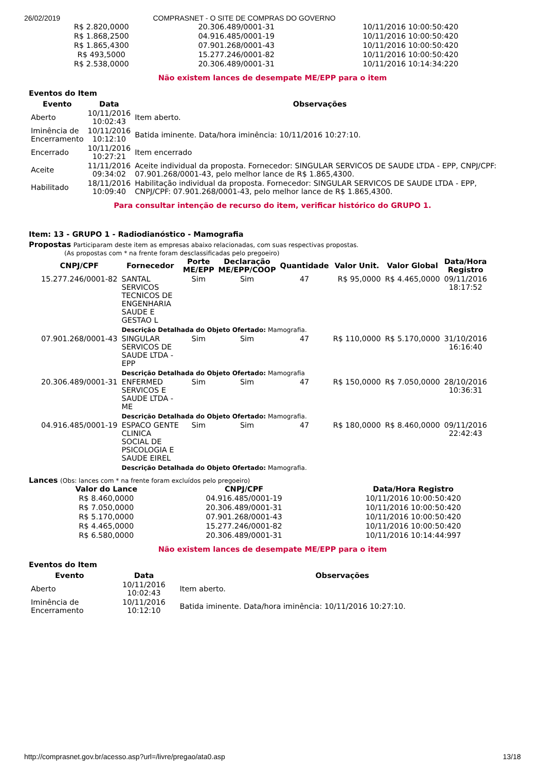26/02/2019 COMPRASNET - O SITE DE COMPRAS DO GOVERNO
| R$ 2.820,0000 | 20.306.489/0001-31 | 10/11/2016 10:00:50:420 |
| R$ 1.868,2500 | 04.916.485/0001-19 | 10/11/2016 10:00:50:420 |
| R$ 1.865,4300 | 07.901.268/0001-43 | 10/11/2016 10:00:50:420 |
| R$ 493,5000 | 15.277.246/0001-82 | 10/11/2016 10:00:50:420 |
| R$ 2.538,0000 | 20.306.489/0001-31 | 10/11/2016 10:14:34:220 |
Não existem lances de desempate ME/EPP para o item
Eventos do Item
| Evento | Data | Observações |
| --- | --- | --- |
| Aberto | 10/11/2016 10:02:43 | Item aberto. |
| Iminência de Encerramento | 10/11/2016 10:12:10 | Batida iminente. Data/hora iminência: 10/11/2016 10:27:10. |
| Encerrado | 10/11/2016 10:27:21 | Item encerrado |
| Aceite | 11/11/2016 09:34:02 | Aceite individual da proposta. Fornecedor: SINGULAR SERVICOS DE SAUDE LTDA - EPP, CNPJ/CPF: 07.901.268/0001-43, pelo melhor lance de R$ 1.865,4300. |
| Habilitado | 18/11/2016 10:09:40 | Habilitação individual da proposta. Fornecedor: SINGULAR SERVICOS DE SAUDE LTDA - EPP, CNPJ/CPF: 07.901.268/0001-43, pelo melhor lance de R$ 1.865,4300. |
Para consultar intenção de recurso do item, verificar histórico do GRUPO 1.
Item: 13 - GRUPO 1 - Radiodianóstico - Mamografia
Propostas Participaram deste item as empresas abaixo relacionadas, com suas respectivas propostas.
(As propostas com * na frente foram desclassificadas pelo pregoeiro)
| CNPJ/CPF | Fornecedor | Porte ME/EPP | Declaração ME/EPP/COOP | Quantidade | Valor Unit. | Valor Global | Data/Hora Registro |
| --- | --- | --- | --- | --- | --- | --- | --- |
| 15.277.246/0001-82 | SANTAL SERVICOS TECNICOS DE ENGENHARIA SAUDE E GESTAO L | Sim | Sim | 47 | R$ 95,0000 | R$ 4.465,0000 | 09/11/2016 18:17:52 |
| | Descrição Detalhada do Objeto Ofertado: Mamografia. | | | | | | |
| 07.901.268/0001-43 | SINGULAR SERVICOS DE SAUDE LTDA - EPP | Sim | Sim | 47 | R$ 110,0000 | R$ 5.170,0000 | 31/10/2016 16:16:40 |
| | Descrição Detalhada do Objeto Ofertado: Mamografia | | | | | | |
| 20.306.489/0001-31 | ENFERMED SERVICOS E SAUDE LTDA - ME | Sim | Sim | 47 | R$ 150,0000 | R$ 7.050,0000 | 28/10/2016 10:36:31 |
| | Descrição Detalhada do Objeto Ofertado: Mamografia. | | | | | | |
| 04.916.485/0001-19 | ESPACO GENTE CLINICA SOCIAL DE PSICOLOGIA E SAUDE EIREL | Sim | Sim | 47 | R$ 180,0000 | R$ 8.460,0000 | 09/11/2016 22:42:43 |
| | Descrição Detalhada do Objeto Ofertado: Mamografia. | | | | | | |
Lances (Obs: lances com * na frente foram excluídos pelo pregoeiro)
| Valor do Lance | CNPJ/CPF | Data/Hora Registro |
| --- | --- | --- |
| R$ 8.460,0000 | 04.916.485/0001-19 | 10/11/2016 10:00:50:420 |
| R$ 7.050,0000 | 20.306.489/0001-31 | 10/11/2016 10:00:50:420 |
| R$ 5.170,0000 | 07.901.268/0001-43 | 10/11/2016 10:00:50:420 |
| R$ 4.465,0000 | 15.277.246/0001-82 | 10/11/2016 10:00:50:420 |
| R$ 6.580,0000 | 20.306.489/0001-31 | 10/11/2016 10:14:44:997 |
Não existem lances de desempate ME/EPP para o item
Eventos do Item
| Evento | Data | Observações |
| --- | --- | --- |
| Aberto | 10/11/2016 10:02:43 | Item aberto. |
| Iminência de Encerramento | 10/11/2016 10:12:10 | Batida iminente. Data/hora iminência: 10/11/2016 10:27:10. |
http://comprasnet.gov.br/acesso.asp?url=/livre/pregao/ata0.asp 13/18